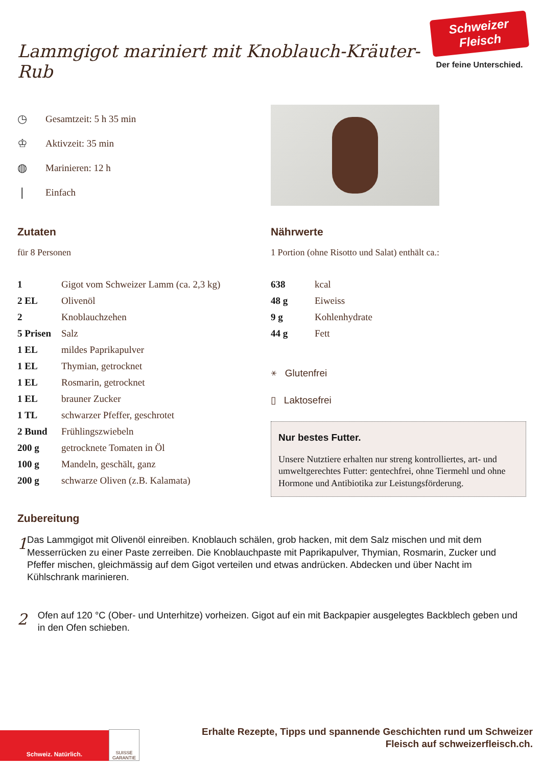Lammgigot mariniert mit Knoblauch-Kräuter-Rub
Schweizer Fleisch
Der feine Unterschied.
◷ Gesamtzeit: 5 h 35 min
♔ Aktivzeit: 35 min
◍ Marinieren: 12 h
❘ Einfach
Zutaten
für 8 Personen
| 1 | Gigot vom Schweizer Lamm (ca. 2,3 kg) |
| 2 EL | Olivenöl |
| 2 | Knoblauchzehen |
| 5 Prisen | Salz |
| 1 EL | mildes Paprikapulver |
| 1 EL | Thymian, getrocknet |
| 1 EL | Rosmarin, getrocknet |
| 1 EL | brauner Zucker |
| 1 TL | schwarzer Pfeffer, geschrotet |
| 2 Bund | Frühlingszwiebeln |
| 200 g | getrocknete Tomaten in Öl |
| 100 g | Mandeln, geschält, ganz |
| 200 g | schwarze Oliven (z.B. Kalamata) |
Nährwerte
1 Portion (ohne Risotto und Salat) enthält ca.:
| 638 | kcal |
| 48 g | Eiweiss |
| 9 g | Kohlenhydrate |
| 44 g | Fett |
⚹ Glutenfrei
▯ Laktosefrei
Nur bestes Futter.
Unsere Nutztiere erhalten nur streng kontrolliertes, art- und umweltgerechtes Futter: gentechfrei, ohne Tiermehl und ohne Hormone und Antibiotika zur Leistungsförderung.
Zubereitung
1
Das Lammgigot mit Olivenöl einreiben. Knoblauch schälen, grob hacken, mit dem Salz mischen und mit dem Messerrücken zu einer Paste zerreiben. Die Knoblauchpaste mit Paprikapulver, Thymian, Rosmarin, Zucker und Pfeffer mischen, gleichmässig auf dem Gigot verteilen und etwas andrücken. Abdecken und über Nacht im Kühlschrank marinieren.
2
Ofen auf 120 °C (Ober- und Unterhitze) vorheizen. Gigot auf ein mit Backpapier ausgelegtes Backblech geben und in den Ofen schieben.
Schweiz. Natürlich.
SUISSE GARANTIE
Erhalte Rezepte, Tipps und spannende Geschichten rund um Schweizer
Fleisch auf schweizerfleisch.ch.